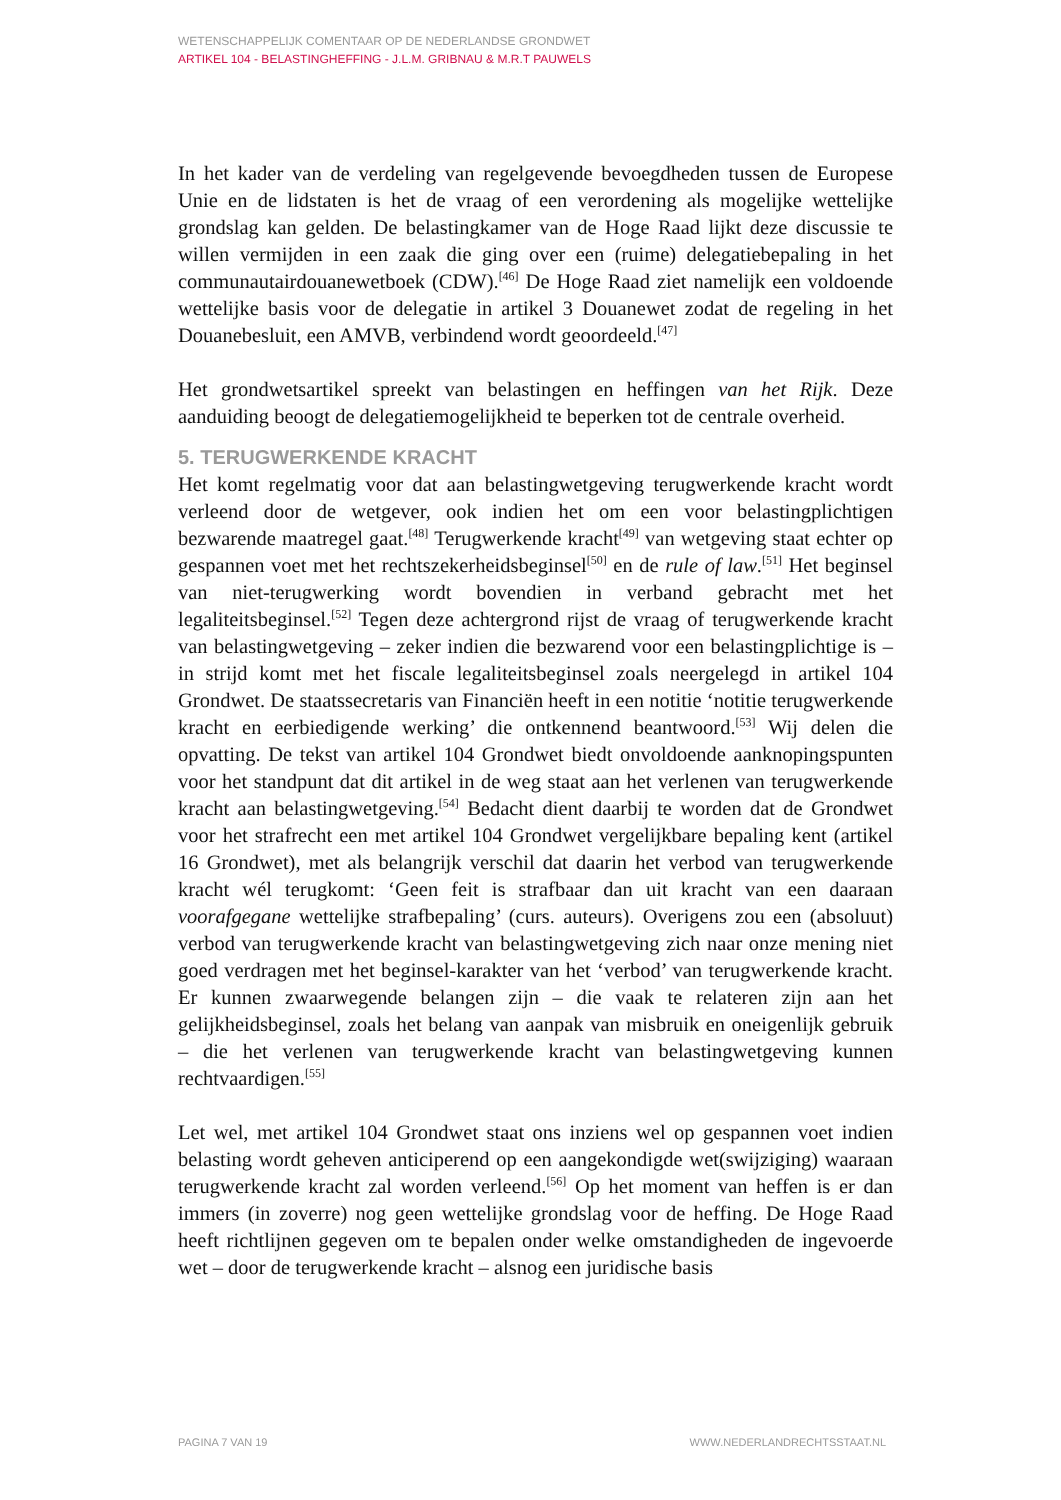WETENSCHAPPELIJK COMENTAAR OP DE NEDERLANDSE GRONDWET
ARTIKEL 104 - BELASTINGHEFFING - J.L.M. GRIBNAU & M.R.T PAUWELS
In het kader van de verdeling van regelgevende bevoegdheden tussen de Europese Unie en de lidstaten is het de vraag of een verordening als mogelijke wettelijke grondslag kan gelden. De belastingkamer van de Hoge Raad lijkt deze discussie te willen vermijden in een zaak die ging over een (ruime) delegatiebepaling in het communautairdouanewetboek (CDW).<sup>[46]</sup> De Hoge Raad ziet namelijk een voldoende wettelijke basis voor de delegatie in artikel 3 Douanewet zodat de regeling in het Douanebesluit, een AMVB, verbindend wordt geoordeeld.<sup>[47]</sup>
Het grondwetsartikel spreekt van belastingen en heffingen van het Rijk. Deze aanduiding beoogt de delegatiemogelijkheid te beperken tot de centrale overheid.
5. TERUGWERKENDE KRACHT
Het komt regelmatig voor dat aan belastingwetgeving terugwerkende kracht wordt verleend door de wetgever, ook indien het om een voor belastingplichtigen bezwarende maatregel gaat.<sup>[48]</sup> Terugwerkende kracht<sup>[49]</sup> van wetgeving staat echter op gespannen voet met het rechtszekerheidsbeginsel<sup>[50]</sup> en de rule of law.<sup>[51]</sup> Het beginsel van niet-terugwerking wordt bovendien in verband gebracht met het legaliteitsbeginsel.<sup>[52]</sup> Tegen deze achtergrond rijst de vraag of terugwerkende kracht van belastingwetgeving – zeker indien die bezwarend voor een belastingplichtige is – in strijd komt met het fiscale legaliteitsbeginsel zoals neergelegd in artikel 104 Grondwet. De staatssecretaris van Financiën heeft in een notitie ‘notitie terugwerkende kracht en eerbiedigende werking’ die ontkennend beantwoord.<sup>[53]</sup> Wij delen die opvatting. De tekst van artikel 104 Grondwet biedt onvoldoende aanknopingspunten voor het standpunt dat dit artikel in de weg staat aan het verlenen van terugwerkende kracht aan belastingwetgeving.<sup>[54]</sup> Bedacht dient daarbij te worden dat de Grondwet voor het strafrecht een met artikel 104 Grondwet vergelijkbare bepaling kent (artikel 16 Grondwet), met als belangrijk verschil dat daarin het verbod van terugwerkende kracht wél terugkomt: ‘Geen feit is strafbaar dan uit kracht van een daaraan voorafgegane wettelijke strafbepaling’ (curs. auteurs). Overigens zou een (absoluut) verbod van terugwerkende kracht van belastingwetgeving zich naar onze mening niet goed verdragen met het beginsel-karakter van het ‘verbod’ van terugwerkende kracht. Er kunnen zwaarwegende belangen zijn – die vaak te relateren zijn aan het gelijkheidsbeginsel, zoals het belang van aanpak van misbruik en oneigenlijk gebruik – die het verlenen van terugwerkende kracht van belastingwetgeving kunnen rechtvaardigen.<sup>[55]</sup>
Let wel, met artikel 104 Grondwet staat ons inziens wel op gespannen voet indien belasting wordt geheven anticiperend op een aangekondigde wet(swijziging) waaraan terugwerkende kracht zal worden verleend.<sup>[56]</sup> Op het moment van heffen is er dan immers (in zoverre) nog geen wettelijke grondslag voor de heffing. De Hoge Raad heeft richtlijnen gegeven om te bepalen onder welke omstandigheden de ingevoerde wet – door de terugwerkende kracht – alsnog een juridische basis
PAGINA 7 VAN 19 WWW.NEDERLANDRECHTSSTAAT.NL